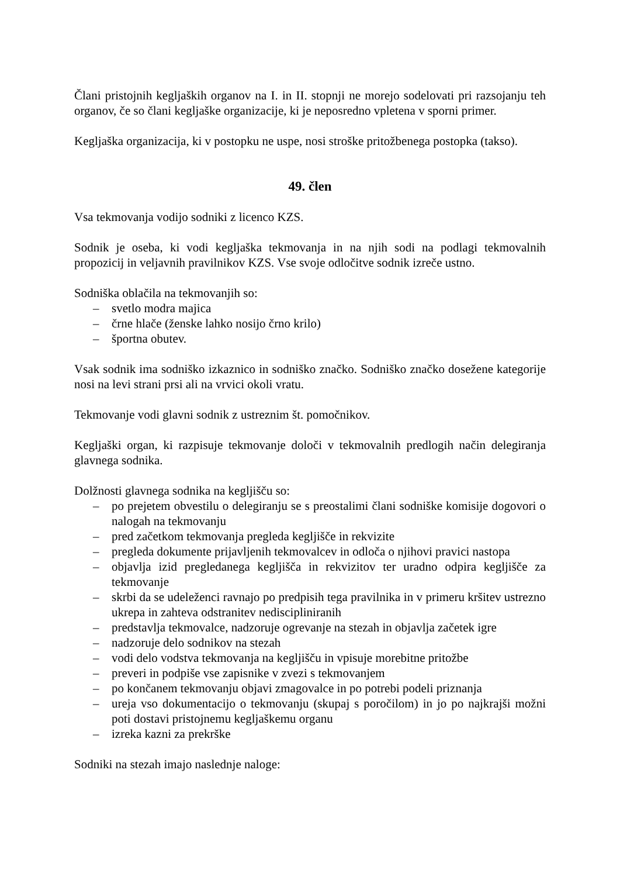Člani pristojnih kegljaških organov na I. in II. stopnji ne morejo sodelovati pri razsojanju teh organov, če so člani kegljaške organizacije, ki je neposredno vpletena v sporni primer.
Kegljaška organizacija, ki v postopku ne uspe, nosi stroške pritožbenega postopka (takso).
49. člen
Vsa tekmovanja vodijo sodniki z licenco KZS.
Sodnik je oseba, ki vodi kegljaška tekmovanja in na njih sodi na podlagi tekmovalnih propozicij in veljavnih pravilnikov KZS. Vse svoje odločitve sodnik izreče ustno.
Sodniška oblačila na tekmovanjih so:
– svetlo modra majica
– črne hlače (ženske lahko nosijo črno krilo)
– športna obutev.
Vsak sodnik ima sodniško izkaznico in sodniško značko. Sodniško značko dosežene kategorije nosi na levi strani prsi ali na vrvici okoli vratu.
Tekmovanje vodi glavni sodnik z ustreznim št. pomočnikov.
Kegljaški organ, ki razpisuje tekmovanje določi v tekmovalnih predlogih način delegiranja glavnega sodnika.
Dolžnosti glavnega sodnika na kegljišču so:
– po prejetem obvestilu o delegiranju se s preostalimi člani sodniške komisije dogovori o nalogah na tekmovanju
– pred začetkom tekmovanja pregleda kegljišče in rekvizite
– pregleda dokumente prijavljenih tekmovalcev in odloča o njihovi pravici nastopa
– objavlja izid pregledanega kegljišča in rekvizitov ter uradno odpira kegljišče za tekmovanje
– skrbi da se udeleženci ravnajo po predpisih tega pravilnika in v primeru kršitev ustrezno ukrepa in zahteva odstranitev nediscipliniranih
– predstavlja tekmovalce, nadzoruje ogrevanje na stezah in objavlja začetek igre
– nadzoruje delo sodnikov na stezah
– vodi delo vodstva tekmovanja na kegljišču in vpisuje morebitne pritožbe
– preveri in podpiše vse zapisnike v zvezi s tekmovanjem
– po končanem tekmovanju objavi zmagovalce in po potrebi podeli priznanja
– ureja vso dokumentacijo o tekmovanju (skupaj s poročilom) in jo po najkrajši možni poti dostavi pristojnemu kegljaškemu organu
– izreka kazni za prekrške
Sodniki na stezah imajo naslednje naloge: